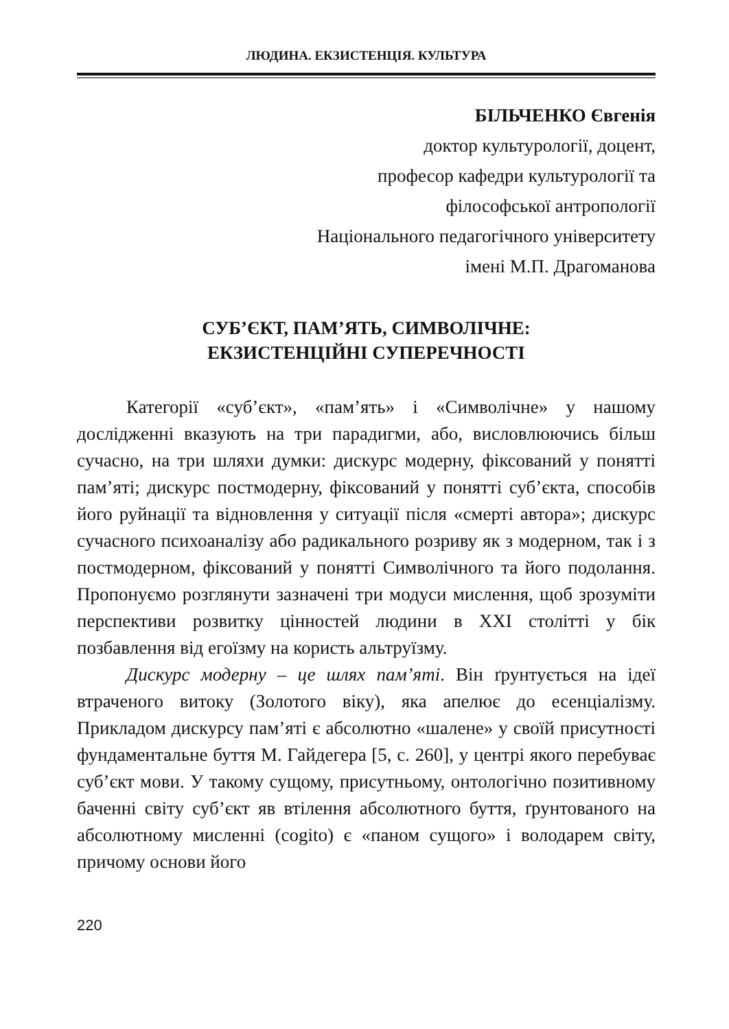ЛЮДИНА. ЕКЗИСТЕНЦІЯ. КУЛЬТУРА
БІЛЬЧЕНКО Євгенія
доктор культурології, доцент,
професор кафедри культурології та
філософської антропології
Національного педагогічного університету
імені М.П. Драгоманова
СУБ’ЄКТ, ПАМ’ЯТЬ, СИМВОЛІЧНЕ:
ЕКЗИСТЕНЦІЙНІ СУПЕРЕЧНОСТІ
Категорії «суб’єкт», «пам’ять» і «Символічне» у нашому дослідженні вказують на три парадигми, або, висловлюючись більш сучасно, на три шляхи думки: дискурс модерну, фіксований у понятті пам’яті; дискурс постмодерну, фіксований у понятті суб’єкта, способів його руйнації та відновлення у ситуації після «смерті автора»; дискурс сучасного психоаналізу або радикального розриву як з модерном, так і з постмодерном, фіксований у понятті Символічного та його подолання. Пропонуємо розглянути зазначені три модуси мислення, щоб зрозуміти перспективи розвитку цінностей людини в XXI столітті у бік позбавлення від егоїзму на користь альтруїзму.
Дискурс модерну – це шлях пам’яті. Він ґрунтується на ідеї втраченого витоку (Золотого віку), яка апелює до есенціалізму. Прикладом дискурсу пам’яті є абсолютно «шалене» у своїй присутності фундаментальне буття М. Гайдегера [5, с. 260], у центрі якого перебуває суб’єкт мови. У такому сущому, присутньому, онтологічно позитивному баченні світу суб’єкт яв втілення абсолютного буття, ґрунтованого на абсолютному мисленні (cogito) є «паном сущого» і володарем світу, причому основи його
220